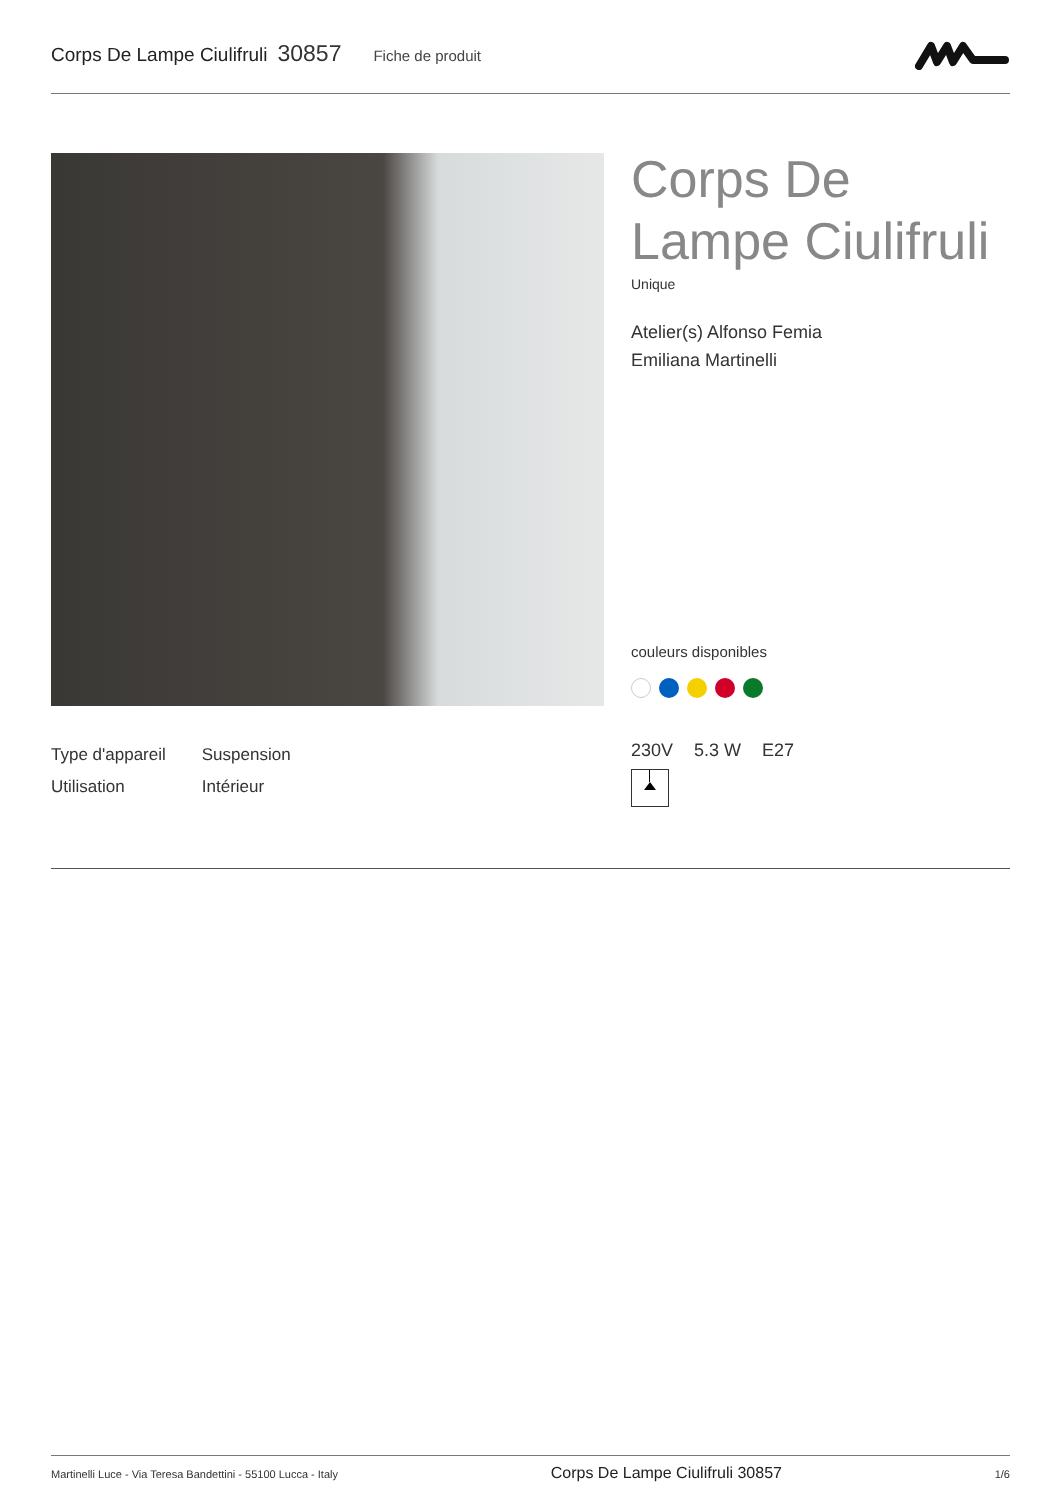Corps De Lampe Ciulifruli 30857 Fiche de produit
Corps De
Lampe Ciulifruli
Unique
Atelier(s) Alfonso Femia
Emiliana Martinelli
couleurs disponibles
230V 5.3 W E27
| Type d'appareil | Suspension |
| Utilisation | Intérieur |
Martinelli Luce - Via Teresa Bandettini - 55100 Lucca - Italy Corps De Lampe Ciulifruli 30857 1/6